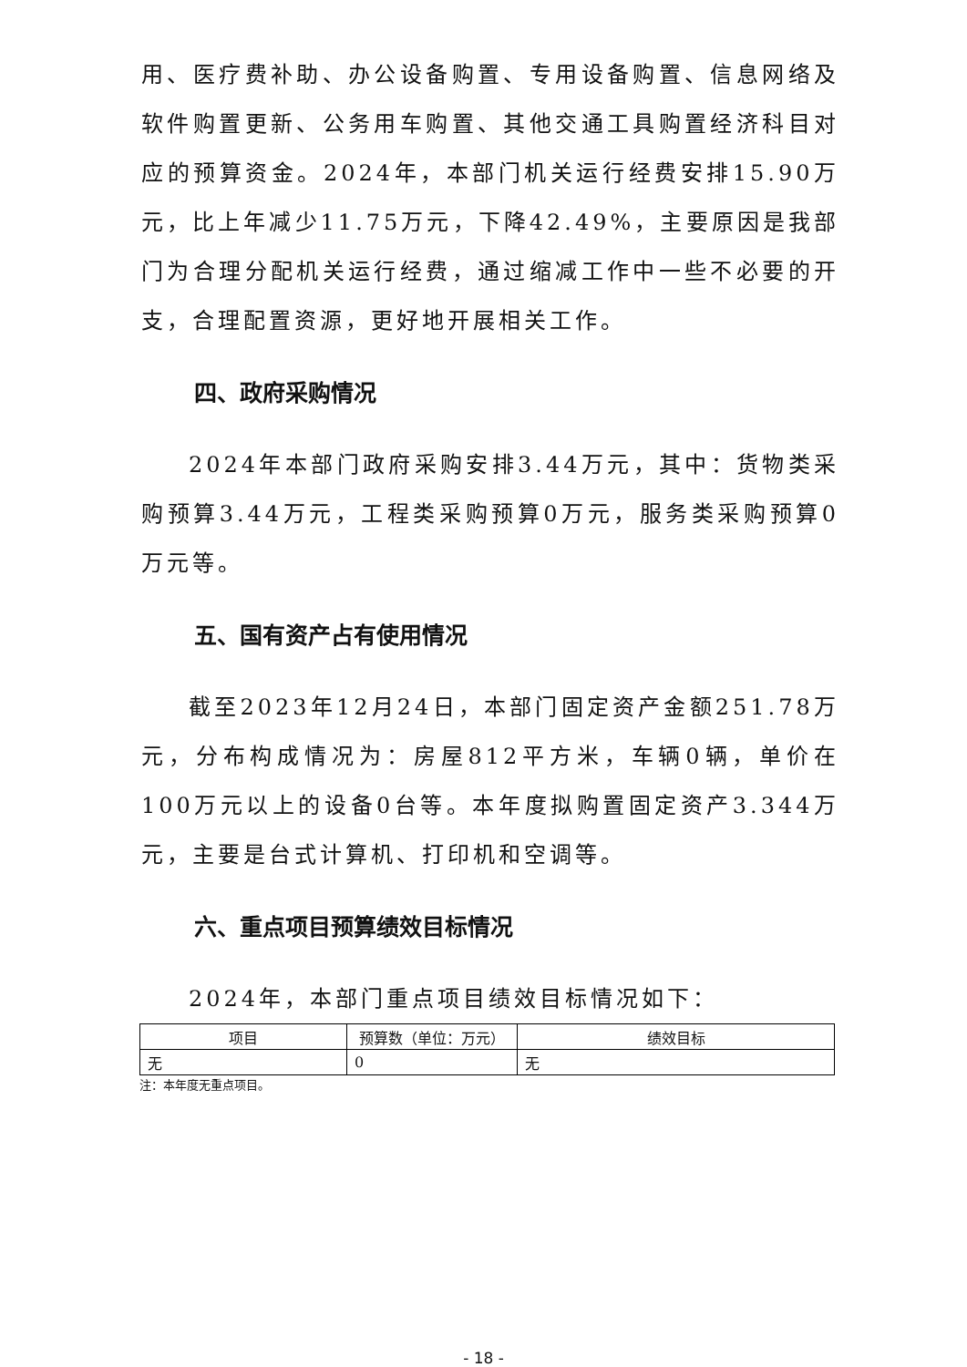用、医疗费补助、办公设备购置、专用设备购置、信息网络及软件购置更新、公务用车购置、其他交通工具购置经济科目对应的预算资金。2024年，本部门机关运行经费安排15.90万元，比上年减少11.75万元，下降42.49%，主要原因是我部门为合理分配机关运行经费，通过缩减工作中一些不必要的开支，合理配置资源，更好地开展相关工作。
四、政府采购情况
2024年本部门政府采购安排3.44万元，其中：货物类采购预算3.44万元，工程类采购预算0万元，服务类采购预算0万元等。
五、国有资产占有使用情况
截至2023年12月24日，本部门固定资产金额251.78万元，分布构成情况为：房屋812平方米，车辆0辆，单价在100万元以上的设备0台等。本年度拟购置固定资产3.344万元，主要是台式计算机、打印机和空调等。
六、重点项目预算绩效目标情况
2024年，本部门重点项目绩效目标情况如下：
| 项目 | 预算数（单位：万元） | 绩效目标 |
| --- | --- | --- |
| 无 | 0 | 无 |
注：本年度无重点项目。
- 18 -